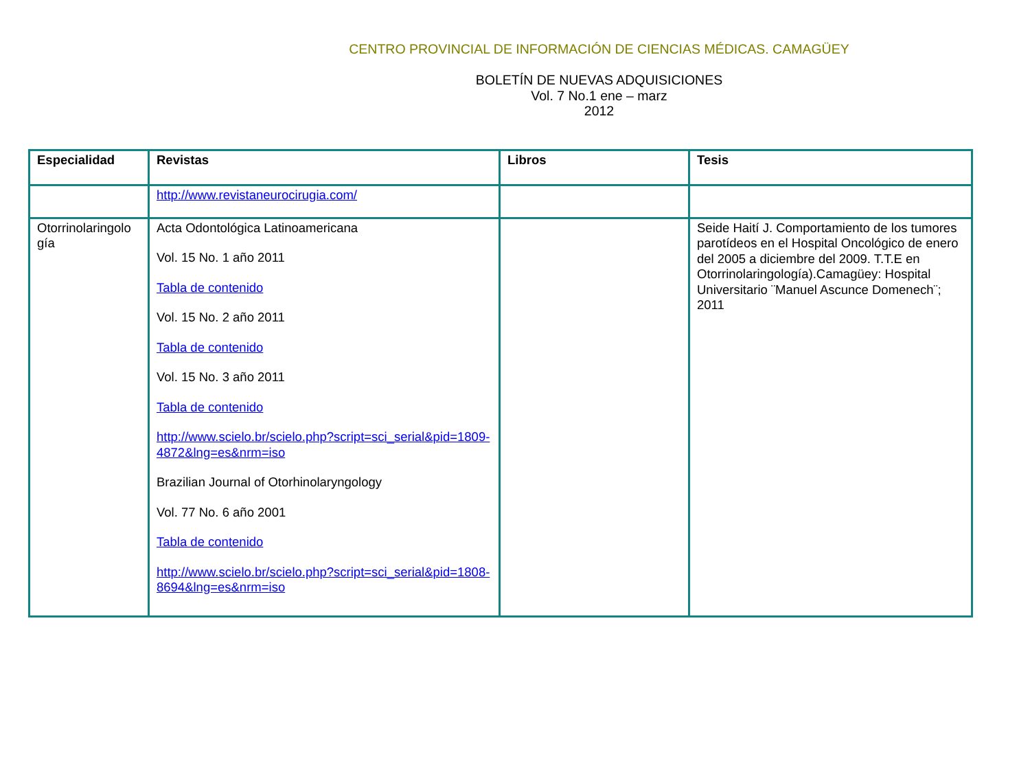CENTRO PROVINCIAL DE INFORMACIÓN DE CIENCIAS MÉDICAS. CAMAGÜEY
BOLETÍN DE NUEVAS ADQUISICIONES
Vol. 7 No.1 ene – marz
2012
| Especialidad | Revistas | Libros | Tesis |
| --- | --- | --- | --- |
| | http://www.revistaneurocirugia.com/ | | |
| Otorrinolaringolo gía | Acta Odontológica Latinoamericana Vol. 15 No. 1 año 2011 Tabla de contenido Vol. 15 No. 2 año 2011 Tabla de contenido Vol. 15 No. 3 año 2011 Tabla de contenido http://www.scielo.br/scielo.php?script=sci_serial&pid=1809-4872&lng=es&nrm=iso Brazilian Journal of Otorhinolaryngology Vol. 77 No. 6 año 2001 Tabla de contenido http://www.scielo.br/scielo.php?script=sci_serial&pid=1808-8694&lng=es&nrm=iso | | Seide Haití J. Comportamiento de los tumores parotídeos en el Hospital Oncológico de enero del 2005 a diciembre del 2009. T.T.E en Otorrinolaringología).Camagüey: Hospital Universitario ¨Manuel Ascunce Domenech¨; 2011 |